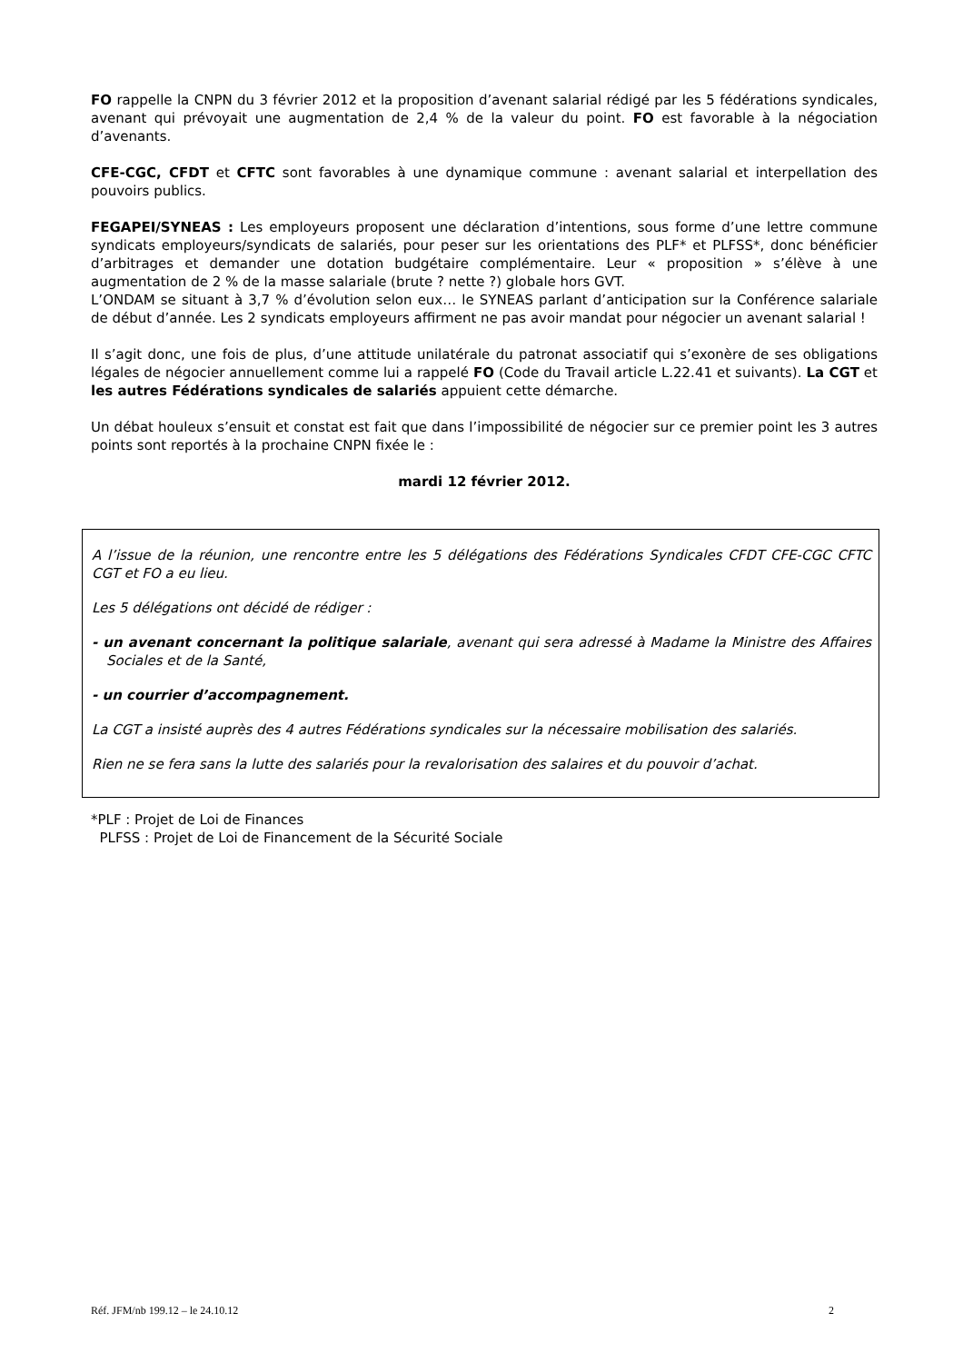FO rappelle la CNPN du 3 février 2012 et la proposition d’avenant salarial rédigé par les 5 fédérations syndicales, avenant qui prévoyait une augmentation de 2,4 % de la valeur du point. FO est favorable à la négociation d’avenants.
CFE-CGC, CFDT et CFTC sont favorables à une dynamique commune : avenant salarial et interpellation des pouvoirs publics.
FEGAPEI/SYNEAS : Les employeurs proposent une déclaration d’intentions, sous forme d’une lettre commune syndicats employeurs/syndicats de salariés, pour peser sur les orientations des PLF* et PLFSS*, donc bénéficier d’arbitrages et demander une dotation budgétaire complémentaire. Leur « proposition » s’élève à une augmentation de 2 % de la masse salariale (brute ? nette ?) globale hors GVT.
L’ONDAM se situant à 3,7 % d’évolution selon eux… le SYNEAS parlant d’anticipation sur la Conférence salariale de début d’année. Les 2 syndicats employeurs affirment ne pas avoir mandat pour négocier un avenant salarial !
Il s’agit donc, une fois de plus, d’une attitude unilatérale du patronat associatif qui s’exonère de ses obligations légales de négocier annuellement comme lui a rappelé FO (Code du Travail article L.22.41 et suivants). La CGT et les autres Fédérations syndicales de salariés appuient cette démarche.
Un débat houleux s’ensuit et constat est fait que dans l’impossibilité de négocier sur ce premier point les 3 autres points sont reportés à la prochaine CNPN fixée le :
mardi 12 février 2012.
A l’issue de la réunion, une rencontre entre les 5 délégations des Fédérations Syndicales CFDT CFE-CGC CFTC CGT et FO a eu lieu.
Les 5 délégations ont décidé de rédiger :
- un avenant concernant la politique salariale, avenant qui sera adressé à Madame la Ministre des Affaires Sociales et de la Santé,
- un courrier d’accompagnement.
La CGT a insisté auprès des 4 autres Fédérations syndicales sur la nécessaire mobilisation des salariés.
Rien ne se fera sans la lutte des salariés pour la revalorisation des salaires et du pouvoir d’achat.
*PLF : Projet de Loi de Finances
PLFSS : Projet de Loi de Financement de la Sécurité Sociale
Réf. JFM/nb 199.12 – le 24.10.12 2